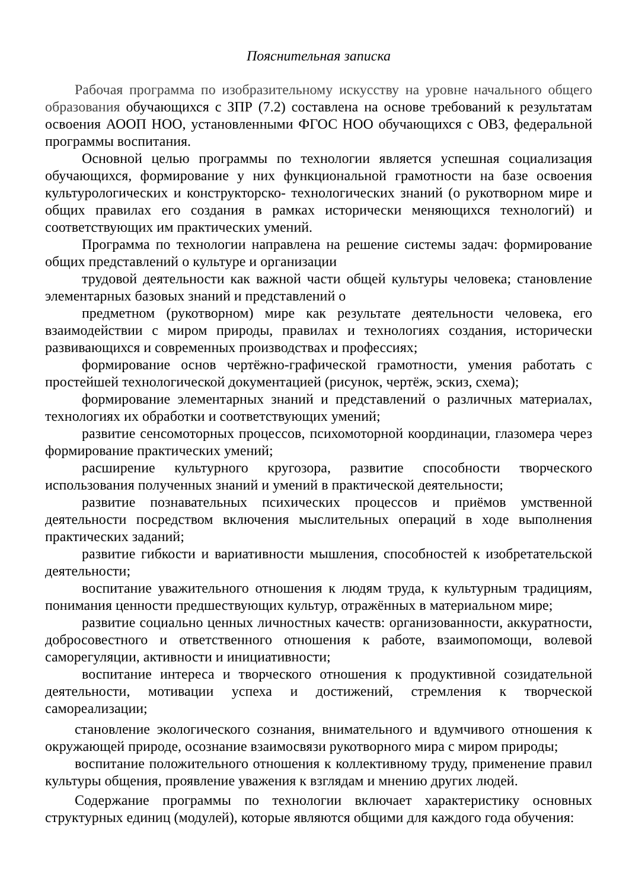Пояснительная записка
Рабочая программа по изобразительному искусству на уровне начального общего образования обучающихся с ЗПР (7.2) составлена на основе требований к результатам освоения АООП НОО, установленными ФГОС НОО обучающихся с ОВЗ, федеральной программы воспитания.
Основной целью программы по технологии является успешная социализация обучающихся, формирование у них функциональной грамотности на базе освоения культурологических и конструкторско- технологических знаний (о рукотворном мире и общих правилах его создания в рамках исторически меняющихся технологий) и соответствующих им практических умений.
Программа по технологии направлена на решение системы задач: формирование общих представлений о культуре и организации
трудовой деятельности как важной части общей культуры человека; становление элементарных базовых знаний и представлений о
предметном (рукотворном) мире как результате деятельности человека, его взаимодействии с миром природы, правилах и технологиях создания, исторически развивающихся и современных производствах и профессиях;
формирование основ чертёжно-графической грамотности, умения работать с простейшей технологической документацией (рисунок, чертёж, эскиз, схема);
формирование элементарных знаний и представлений о различных материалах, технологиях их обработки и соответствующих умений;
развитие сенсомоторных процессов, психомоторной координации, глазомера через формирование практических умений;
расширение культурного кругозора, развитие способности творческого использования полученных знаний и умений в практической деятельности;
развитие познавательных психических процессов и приёмов умственной деятельности посредством включения мыслительных операций в ходе выполнения практических заданий;
развитие гибкости и вариативности мышления, способностей к изобретательской деятельности;
воспитание уважительного отношения к людям труда, к культурным традициям, понимания ценности предшествующих культур, отражённых в материальном мире;
развитие социально ценных личностных качеств: организованности, аккуратности, добросовестного и ответственного отношения к работе, взаимопомощи, волевой саморегуляции, активности и инициативности;
воспитание интереса и творческого отношения к продуктивной созидательной деятельности, мотивации успеха и достижений, стремления к творческой самореализации;
становление экологического сознания, внимательного и вдумчивого отношения к окружающей природе, осознание взаимосвязи рукотворного мира с миром природы;
воспитание положительного отношения к коллективному труду, применение правил культуры общения, проявление уважения к взглядам и мнению других людей.
Содержание программы по технологии включает характеристику основных структурных единиц (модулей), которые являются общими для каждого года обучения: